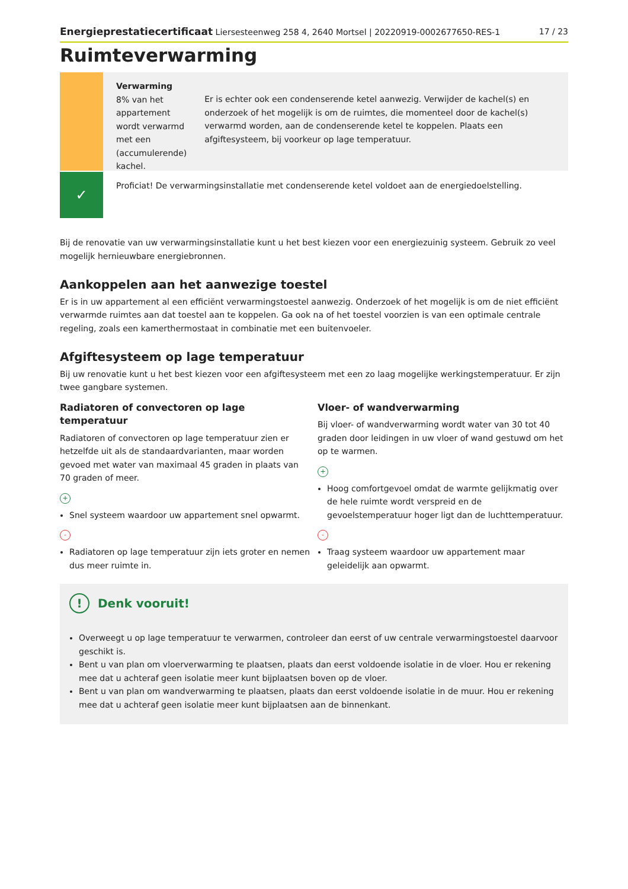Energieprestatiecertificaat Liersesteenweg 258 4, 2640 Mortsel | 20220919-0002677650-RES-1 17 / 23
Ruimteverwarming
Verwarming
8% van het appartement wordt verwarmd met een (accumulerende) kachel.
Er is echter ook een condenserende ketel aanwezig. Verwijder de kachel(s) en onderzoek of het mogelijk is om de ruimtes, die momenteel door de kachel(s) verwarmd worden, aan de condenserende ketel te koppelen. Plaats een afgiftesysteem, bij voorkeur op lage temperatuur.
✓
Proficiat! De verwarmingsinstallatie met condenserende ketel voldoet aan de energiedoelstelling.
Bij de renovatie van uw verwarmingsinstallatie kunt u het best kiezen voor een energiezuinig systeem. Gebruik zo veel mogelijk hernieuwbare energiebronnen.
Aankoppelen aan het aanwezige toestel
Er is in uw appartement al een efficiënt verwarmingstoestel aanwezig. Onderzoek of het mogelijk is om de niet efficiënt verwarmde ruimtes aan dat toestel aan te koppelen. Ga ook na of het toestel voorzien is van een optimale centrale regeling, zoals een kamerthermostaat in combinatie met een buitenvoeler.
Afgiftesysteem op lage temperatuur
Bij uw renovatie kunt u het best kiezen voor een afgiftesysteem met een zo laag mogelijke werkingstemperatuur. Er zijn twee gangbare systemen.
Radiatoren of convectoren op lage temperatuur
Radiatoren of convectoren op lage temperatuur zien er hetzelfde uit als de standaardvarianten, maar worden gevoed met water van maximaal 45 graden in plaats van 70 graden of meer.
+
Snel systeem waardoor uw appartement snel opwarmt.
-
Radiatoren op lage temperatuur zijn iets groter en nemen dus meer ruimte in.
Vloer- of wandverwarming
Bij vloer- of wandverwarming wordt water van 30 tot 40 graden door leidingen in uw vloer of wand gestuwd om het op te warmen.
+
Hoog comfortgevoel omdat de warmte gelijkmatig over de hele ruimte wordt verspreid en de gevoelstemperatuur hoger ligt dan de luchttemperatuur.
-
Traag systeem waardoor uw appartement maar geleidelijk aan opwarmt.
! Denk vooruit!
Overweegt u op lage temperatuur te verwarmen, controleer dan eerst of uw centrale verwarmingstoestel daarvoor geschikt is.
Bent u van plan om vloerverwarming te plaatsen, plaats dan eerst voldoende isolatie in de vloer. Hou er rekening mee dat u achteraf geen isolatie meer kunt bijplaatsen boven op de vloer.
Bent u van plan om wandverwarming te plaatsen, plaats dan eerst voldoende isolatie in de muur. Hou er rekening mee dat u achteraf geen isolatie meer kunt bijplaatsen aan de binnenkant.